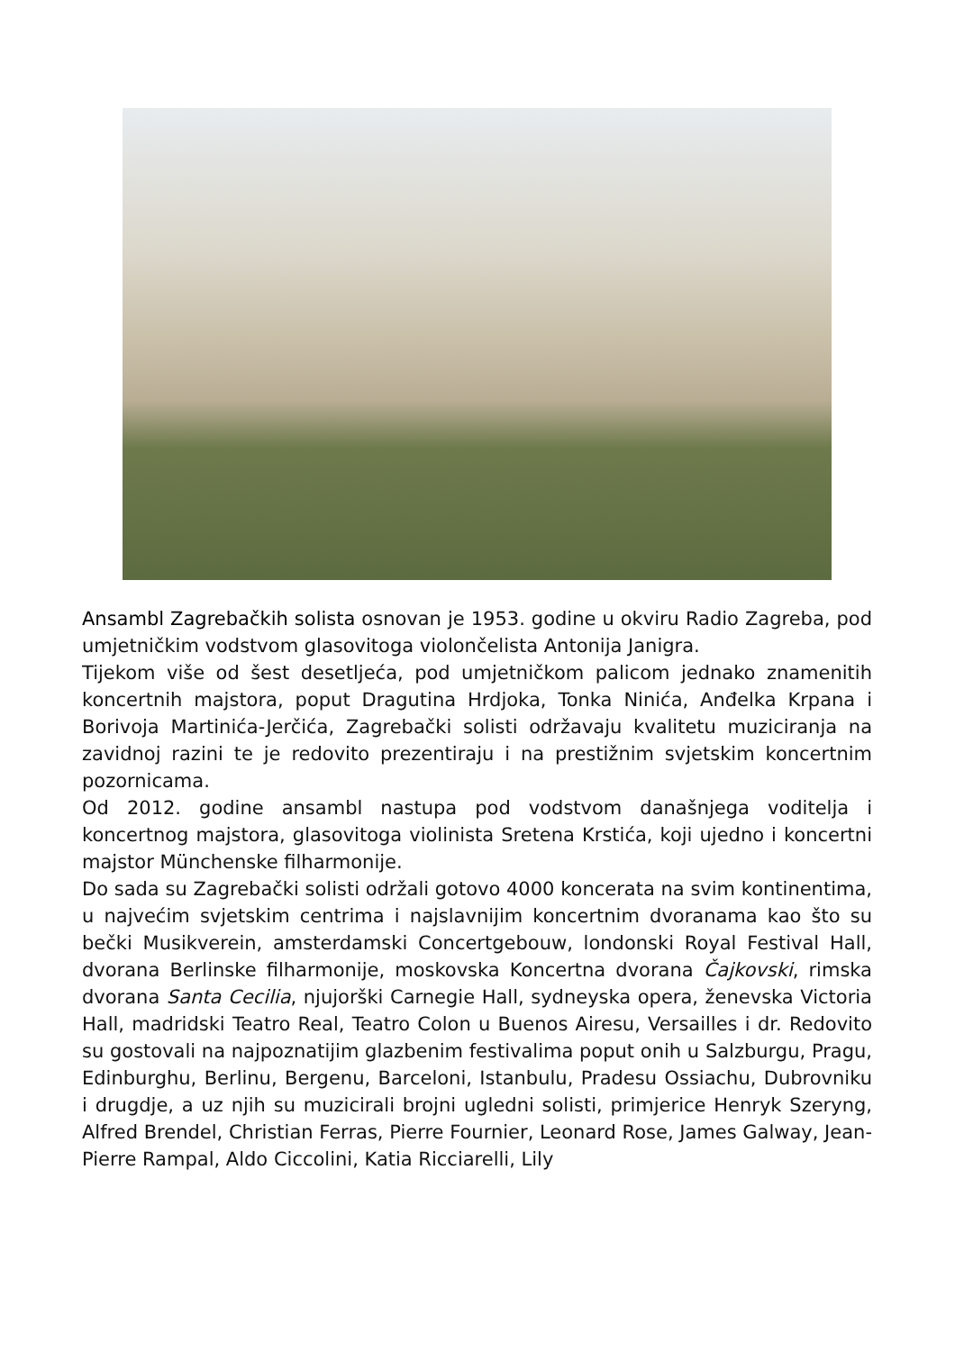Ansambl Zagrebačkih solista osnovan je 1953. godine u okviru Radio Zagreba, pod umjetničkim vodstvom glasovitoga violončelista Antonija Janigra.
Tijekom više od šest desetljeća, pod umjetničkom palicom jednako znamenitih koncertnih majstora, poput Dragutina Hrdjoka, Tonka Ninića, Anđelka Krpana i Borivoja Martinića-Jerčića, Zagrebački solisti održavaju kvalitetu muziciranja na zavidnoj razini te je redovito prezentiraju i na prestižnim svjetskim koncertnim pozornicama.
Od 2012. godine ansambl nastupa pod vodstvom današnjega voditelja i koncertnog majstora, glasovitoga violinista Sretena Krstića, koji ujedno i koncertni majstor Münchenske filharmonije.
Do sada su Zagrebački solisti održali gotovo 4000 koncerata na svim kontinentima, u najvećim svjetskim centrima i najslavnijim koncertnim dvoranama kao što su bečki Musikverein, amsterdamski Concertgebouw, londonski Royal Festival Hall, dvorana Berlinske filharmonije, moskovska Koncertna dvorana Čajkovski, rimska dvorana Santa Cecilia, njujorški Carnegie Hall, sydneyska opera, ženevska Victoria Hall, madridski Teatro Real, Teatro Colon u Buenos Airesu, Versailles i dr. Redovito su gostovali na najpoznatijim glazbenim festivalima poput onih u Salzburgu, Pragu, Edinburghu, Berlinu, Bergenu, Barceloni, Istanbulu, Pradesu Ossiachu, Dubrovniku i drugdje, a uz njih su muzicirali brojni ugledni solisti, primjerice Henryk Szeryng, Alfred Brendel, Christian Ferras, Pierre Fournier, Leonard Rose, James Galway, Jean-Pierre Rampal, Aldo Ciccolini, Katia Ricciarelli, Lily